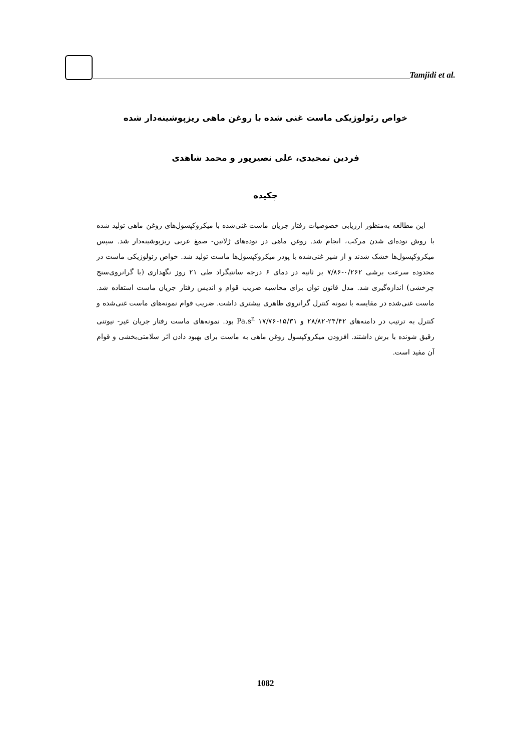Tamjidi et al.
خواص رئولوژیکی ماست غنی شده با روغن ماهی ریزپوشینه‌دار شده
فردین تمجیدی، علی نصیرپور و محمد شاهدی
چکیده
این مطالعه به‌منظور ارزیابی خصوصیات رفتار جریان ماست غنی‌شده با میکروکپسول‌های روغن ماهی تولید شده با روش توده‌ای شدن مرکب، انجام شد. روغن ماهی در توده‌های ژلاتین- صمغ عربی ریزپوشینه‌دار شد. سپس میکروکپسول‌ها خشک شدند و از شیر غنی‌شده با پودر میکروکپسول‌ها ماست تولید شد. خواص رئولوژیکی ماست در محدوده سرعت برشی ۰/۲۶۲-۷/۸۶ بر ثانیه در دمای ۶ درجه سانتیگراد طی ۲۱ روز نگهداری (با گرانروی‌سنج چرخشی) اندازه‌گیری شد. مدل قانون توان برای محاسبه ضریب قوام و اندیس رفتار جریان ماست استفاده شد. ماست غنی‌شده در مقایسه با نمونه کنترل گرانروی ظاهری بیشتری داشت. ضریب قوام نمونه‌های ماست غنی‌شده و کنترل به ترتیب در دامنه‌های ۲۴/۴۲-۲۸/۸۲ و ۱۵/۳۱-۱۷/۷۶ Pa.s<sup>n</sup> بود. نمونه‌های ماست رفتار جریان غیر- نیوتنی رقیق شونده با برش داشتند. افزودن میکروکپسول روغن ماهی به ماست برای بهبود دادن اثر سلامتی‌بخشی و قوام آن مفید است.
1082